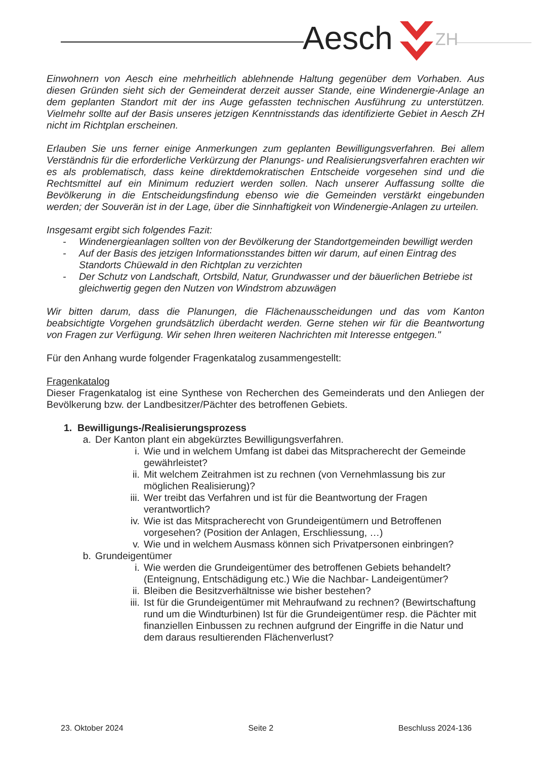Aesch ZH
Einwohnern von Aesch eine mehrheitlich ablehnende Haltung gegenüber dem Vorhaben. Aus diesen Gründen sieht sich der Gemeinderat derzeit ausser Stande, eine Windenergie-Anlage an dem geplanten Standort mit der ins Auge gefassten technischen Ausführung zu unterstützen. Vielmehr sollte auf der Basis unseres jetzigen Kenntnisstands das identifizierte Gebiet in Aesch ZH nicht im Richtplan erscheinen.
Erlauben Sie uns ferner einige Anmerkungen zum geplanten Bewilligungsverfahren. Bei allem Verständnis für die erforderliche Verkürzung der Planungs- und Realisierungsverfahren erachten wir es als problematisch, dass keine direktdemokratischen Entscheide vorgesehen sind und die Rechtsmittel auf ein Minimum reduziert werden sollen. Nach unserer Auffassung sollte die Bevölkerung in die Entscheidungsfindung ebenso wie die Gemeinden verstärkt eingebunden werden; der Souverän ist in der Lage, über die Sinnhaftigkeit von Windenergie-Anlagen zu urteilen.
Insgesamt ergibt sich folgendes Fazit:
- Windenergieanlagen sollten von der Bevölkerung der Standortgemeinden bewilligt werden
- Auf der Basis des jetzigen Informationsstandes bitten wir darum, auf einen Eintrag des Standorts Chüewald in den Richtplan zu verzichten
- Der Schutz von Landschaft, Ortsbild, Natur, Grundwasser und der bäuerlichen Betriebe ist gleichwertig gegen den Nutzen von Windstrom abzuwägen
Wir bitten darum, dass die Planungen, die Flächenausscheidungen und das vom Kanton beabsichtigte Vorgehen grundsätzlich überdacht werden. Gerne stehen wir für die Beantwortung von Fragen zur Verfügung. Wir sehen Ihren weiteren Nachrichten mit Interesse entgegen."
Für den Anhang wurde folgender Fragenkatalog zusammengestellt:
Fragenkatalog
Dieser Fragenkatalog ist eine Synthese von Recherchen des Gemeinderats und den Anliegen der Bevölkerung bzw. der Landbesitzer/Pächter des betroffenen Gebiets.
1. Bewilligungs-/Realisierungsprozess
a. Der Kanton plant ein abgekürztes Bewilligungsverfahren.
i. Wie und in welchem Umfang ist dabei das Mitspracherecht der Gemeinde gewährleistet?
ii. Mit welchem Zeitrahmen ist zu rechnen (von Vernehmlassung bis zur möglichen Realisierung)?
iii. Wer treibt das Verfahren und ist für die Beantwortung der Fragen verantwortlich?
iv. Wie ist das Mitspracherecht von Grundeigentümern und Betroffenen vorgesehen? (Position der Anlagen, Erschliessung, …)
v. Wie und in welchem Ausmass können sich Privatpersonen einbringen?
b. Grundeigentümer
i. Wie werden die Grundeigentümer des betroffenen Gebiets behandelt? (Enteignung, Entschädigung etc.) Wie die Nachbar- Landeigentümer?
ii. Bleiben die Besitzverhältnisse wie bisher bestehen?
iii. Ist für die Grundeigentümer mit Mehraufwand zu rechnen? (Bewirtschaftung rund um die Windturbinen) Ist für die Grundeigentümer resp. die Pächter mit finanziellen Einbussen zu rechnen aufgrund der Eingriffe in die Natur und dem daraus resultierenden Flächenverlust?
23. Oktober 2024 Seite 2 Beschluss 2024-136